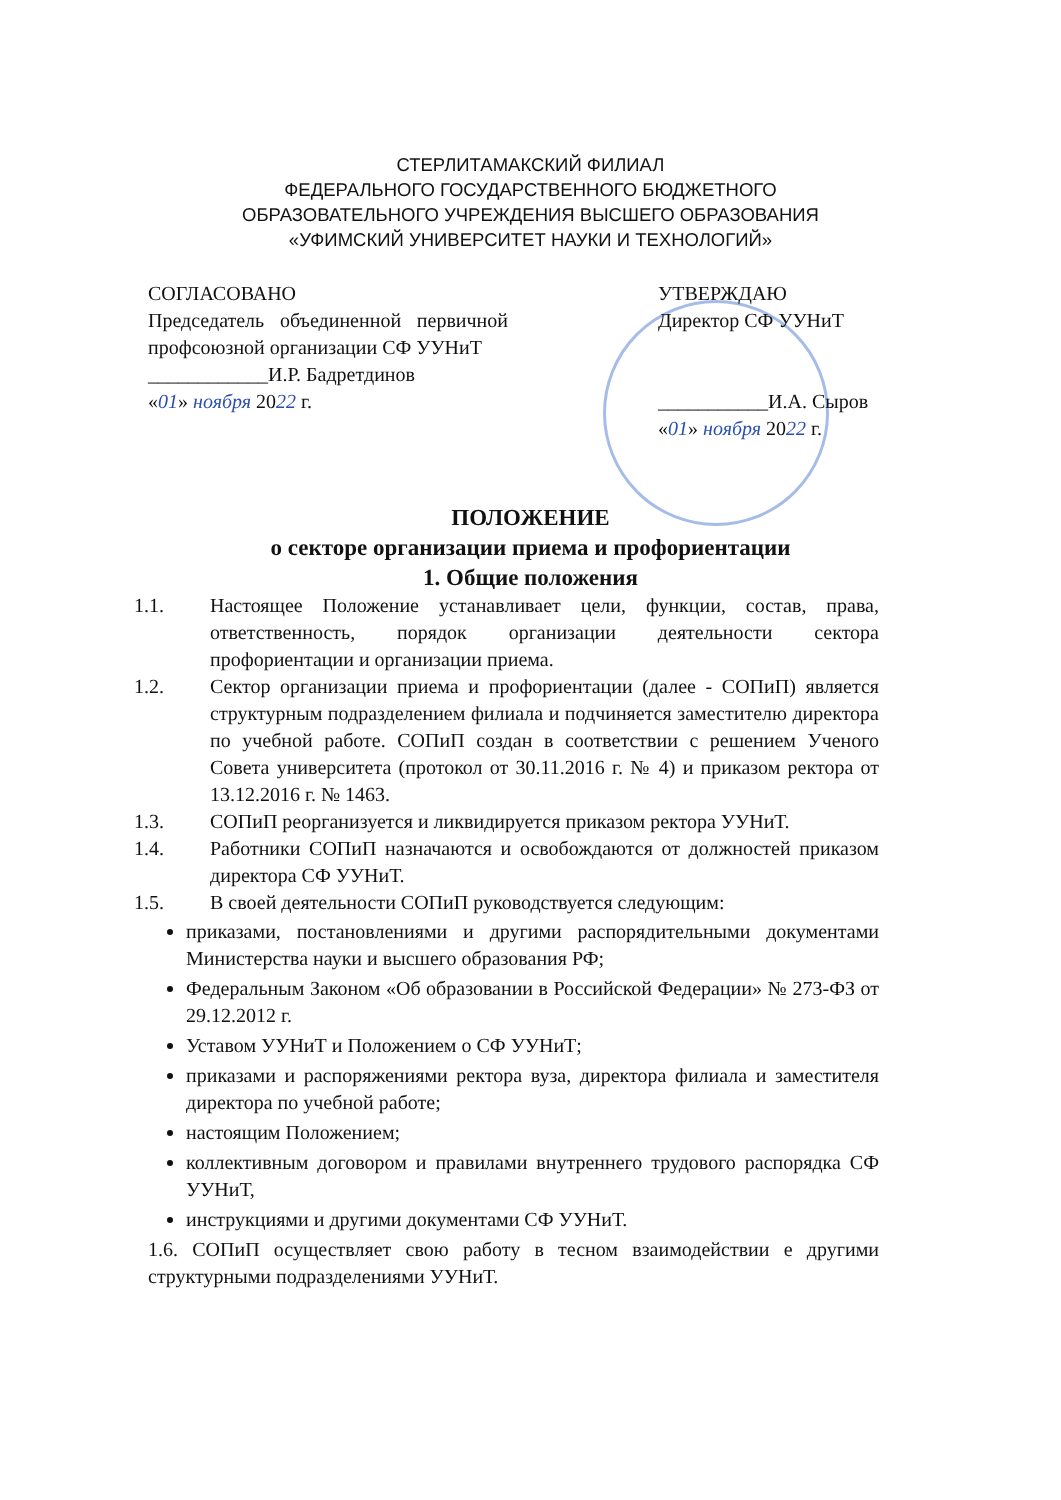СТЕРЛИТАМАКСКИЙ ФИЛИАЛ
ФЕДЕРАЛЬНОГО ГОСУДАРСТВЕННОГО БЮДЖЕТНОГО
ОБРАЗОВАТЕЛЬНОГО УЧРЕЖДЕНИЯ ВЫСШЕГО ОБРАЗОВАНИЯ
«УФИМСКИЙ УНИВЕРСИТЕТ НАУКИ И ТЕХНОЛОГИЙ»
СОГЛАСОВАНО
Председатель объединенной первичной профсоюзной организации СФ УУНиТ
____________И.Р. Бадретдинов
«01» ноября 2022 г.
УТВЕРЖДАЮ
Директор СФ УУНиТ
___________И.А. Сыров
«01» ноября 2022 г.
ПОЛОЖЕНИЕ
о секторе организации приема и профориентации
1. Общие положения
1.1. Настоящее Положение устанавливает цели, функции, состав, права, ответственность, порядок организации деятельности сектора профориентации и организации приема.
1.2. Сектор организации приема и профориентации (далее - СОПиП) является структурным подразделением филиала и подчиняется заместителю директора по учебной работе. СОПиП создан в соответствии с решением Ученого Совета университета (протокол от 30.11.2016 г. № 4) и приказом ректора от 13.12.2016 г. № 1463.
1.3. СОПиП реорганизуется и ликвидируется приказом ректора УУНиТ.
1.4. Работники СОПиП назначаются и освобождаются от должностей приказом директора СФ УУНиТ.
1.5. В своей деятельности СОПиП руководствуется следующим:
приказами, постановлениями и другими распорядительными документами Министерства науки и высшего образования РФ;
Федеральным Законом «Об образовании в Российской Федерации» № 273-ФЗ от 29.12.2012 г.
Уставом УУНиТ и Положением о СФ УУНиТ;
приказами и распоряжениями ректора вуза, директора филиала и заместителя директора по учебной работе;
настоящим Положением;
коллективным договором и правилами внутреннего трудового распорядка СФ УУНиТ,
инструкциями и другими документами СФ УУНиТ.
1.6. СОПиП осуществляет свою работу в тесном взаимодействии е другими структурными подразделениями УУНиТ.